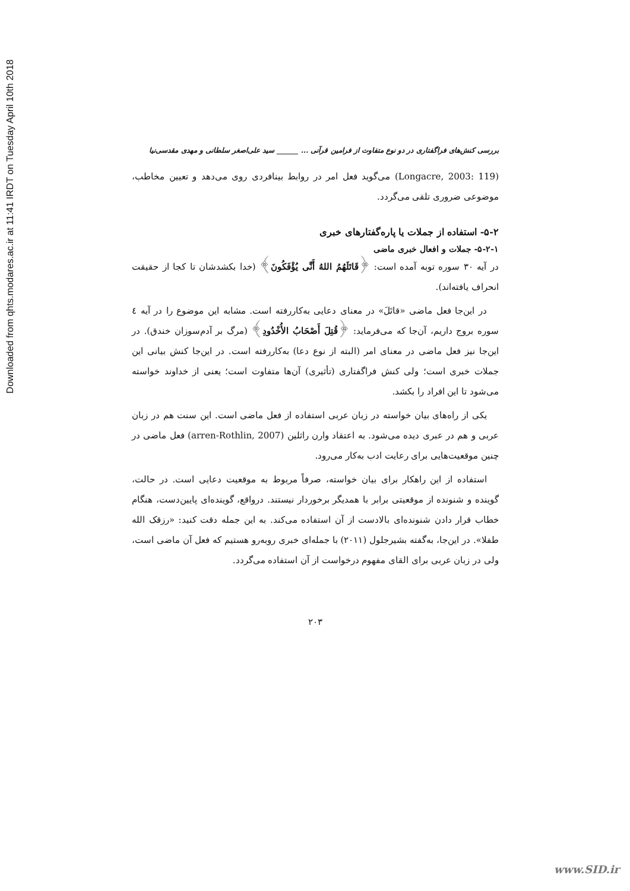Downloaded from qhts.modares.ac.ir at 11:41 IRDT on Tuesday April 10th 2018
بررسی کنش‌های فراگفتاری در دو نوع متفاوت از فرامین قرآنی ... ______ سید علی‌اصغر سلطانی و مهدی مقدسی‌نیا
(Longacre, 2003: 119) می‌گوید فعل امر در روابط بینافردی روی می‌دهد و تعیین مخاطب، موضوعی ضروری تلقی می‌گردد.
۵-۲- استفاده از جملات یا پاره‌گفتارهای خبری
۵-۲-۱- جملات و افعال خبری ماضی
در آیه ۳۰ سوره توبه آمده است: ﴿قَاتَلَهُمُ اللهُ أَنَّى يُؤْفَكُونَ﴾ (خدا بکشدشان تا کجا از حقیقت انحراف یافته‌اند).
در این‌جا فعل ماضی «قاتَلَ» در معنای دعایی به‌کاررفته است. مشابه این موضوع را در آیه ٤ سوره بروج داریم، آن‌جا که می‌فرماید: ﴿قُتِلَ أَصْحَابُ الأُخْدُودِ﴾ (مرگ بر آدم‌سوزان خندق). در این‌جا نیز فعل ماضی در معنای امر (البته از نوع دعا) به‌کاررفته است. در این‌جا کنش بیانی این جملات خبری است؛ ولی کنش فراگفتاری (تأثیری) آن‌ها متفاوت است؛ یعنی از خداوند خواسته می‌شود تا این افراد را بکشد.
یکی از راه‌های بیان خواسته در زبان عربی استفاده از فعل ماضی است. این سنت هم در زبان عربی و هم در عبری دیده می‌شود. به اعتقاد وارن راثلین (arren-Rothlin, 2007) فعل ماضی در چنین موقعیت‌هایی برای رعایت ادب به‌کار می‌رود.
استفاده از این راهکار برای بیان خواسته، صرفاً مربوط به موقعیت دعایی است. در حالت، گوینده و شنونده از موقعیتی برابر با همدیگر برخوردار نیستند. درواقع، گوینده‌ای پایین‌دست، هنگام خطاب قرار دادن شنونده‌ای بالادست از آن استفاده می‌کند. به این جمله دقت کنید: «رزقک الله طفلا». در این‌جا، به‌گفته بشیرجلول (۲۰۱۱) با جمله‌ای خبری روبه‌رو هستیم که فعل آن ماضی است، ولی در زبان عربی برای القای مفهوم درخواست از آن استفاده می‌گردد.
۲۰۳
www.SID.ir